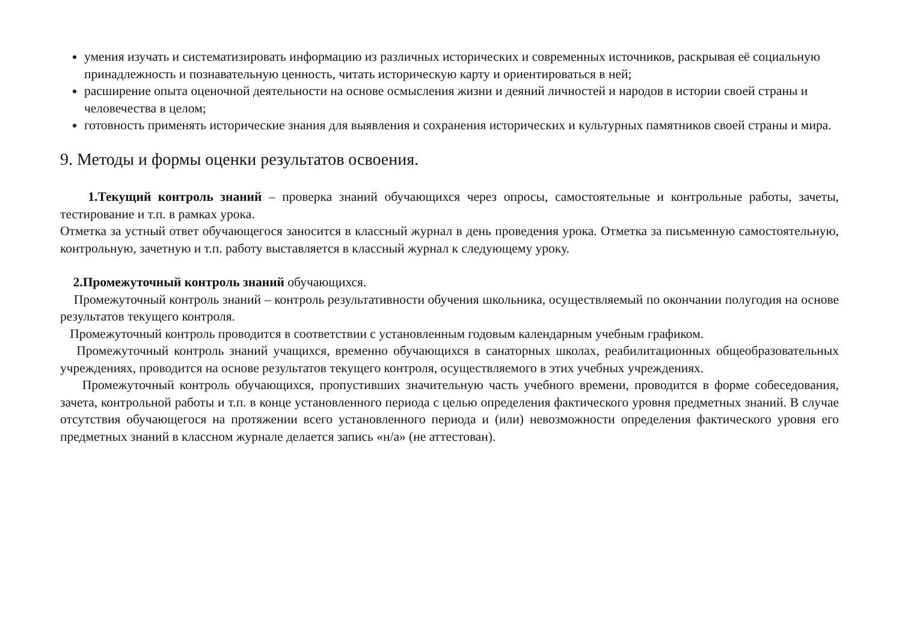умения изучать и систематизировать информацию из различных исторических и современных источников, раскрывая её социальную принадлежность и познавательную ценность, читать историческую карту и ориентироваться в ней;
расширение опыта оценочной деятельности на основе осмысления жизни и деяний личностей и народов в истории своей страны и человечества в целом;
готовность применять исторические знания для выявления и сохранения исторических и культурных памятников своей страны и мира.
9. Методы и формы оценки результатов освоения.
1.Текущий контроль знаний – проверка знаний обучающихся через опросы, самостоятельные и контрольные работы, зачеты, тестирование и т.п. в рамках урока.
Отметка за устный ответ обучающегося заносится в классный журнал в день проведения урока. Отметка за письменную самостоятельную, контрольную, зачетную и т.п. работу выставляется в классный журнал к следующему уроку.
2.Промежуточный контроль знаний обучающихся.
Промежуточный контроль знаний – контроль результативности обучения школьника, осуществляемый по окончании полугодия на основе результатов текущего контроля.
Промежуточный контроль проводится в соответствии с установленным годовым календарным учебным графиком.
Промежуточный контроль знаний учащихся, временно обучающихся в санаторных школах, реабилитационных общеобразовательных учреждениях, проводится на основе результатов текущего контроля, осуществляемого в этих учебных учреждениях.
Промежуточный контроль обучающихся, пропустивших значительную часть учебного времени, проводится в форме собеседования, зачета, контрольной работы и т.п. в конце установленного периода с целью определения фактического уровня предметных знаний. В случае отсутствия обучающегося на протяжении всего установленного периода и (или) невозможности определения фактического уровня его предметных знаний в классном журнале делается запись «н/а» (не аттестован).